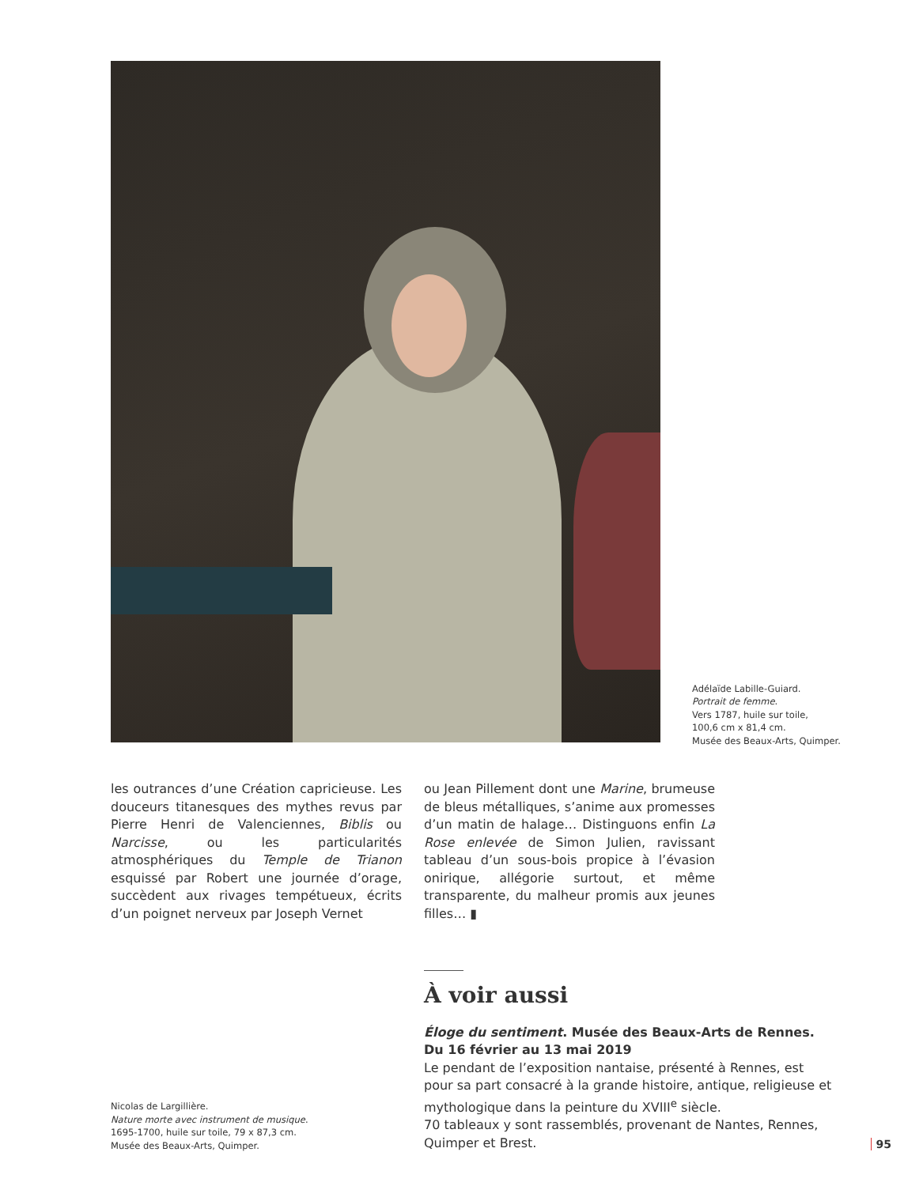Adélaïde Labille-Guiard.
Portrait de femme.
Vers 1787, huile sur toile,
100,6 cm x 81,4 cm.
Musée des Beaux-Arts, Quimper.
les outrances d’une Création capricieuse. Les douceurs titanesques des mythes revus par Pierre Henri de Valenciennes, Biblis ou Narcisse, ou les particularités atmosphériques du Temple de Trianon esquissé par Robert une journée d’orage, succèdent aux rivages tempétueux, écrits d’un poignet nerveux par Joseph Vernet
ou Jean Pillement dont une Marine, brumeuse de bleus métalliques, s’anime aux promesses d’un matin de halage… Distinguons enfin La Rose enlevée de Simon Julien, ravissant tableau d’un sous-bois propice à l’évasion onirique, allégorie surtout, et même transparente, du malheur promis aux jeunes filles… ▮
Nicolas de Largillière.
Nature morte avec instrument de musique.
1695-1700, huile sur toile, 79 x 87,3 cm.
Musée des Beaux-Arts, Quimper.
À voir aussi
Éloge du sentiment. Musée des Beaux-Arts de Rennes.
Du 16 février au 13 mai 2019
Le pendant de l’exposition nantaise, présenté à Rennes, est pour sa part consacré à la grande histoire, antique, religieuse et mythologique dans la peinture du XVIII<sup>e</sup> siècle.
70 tableaux y sont rassemblés, provenant de Nantes, Rennes, Quimper et Brest.
95